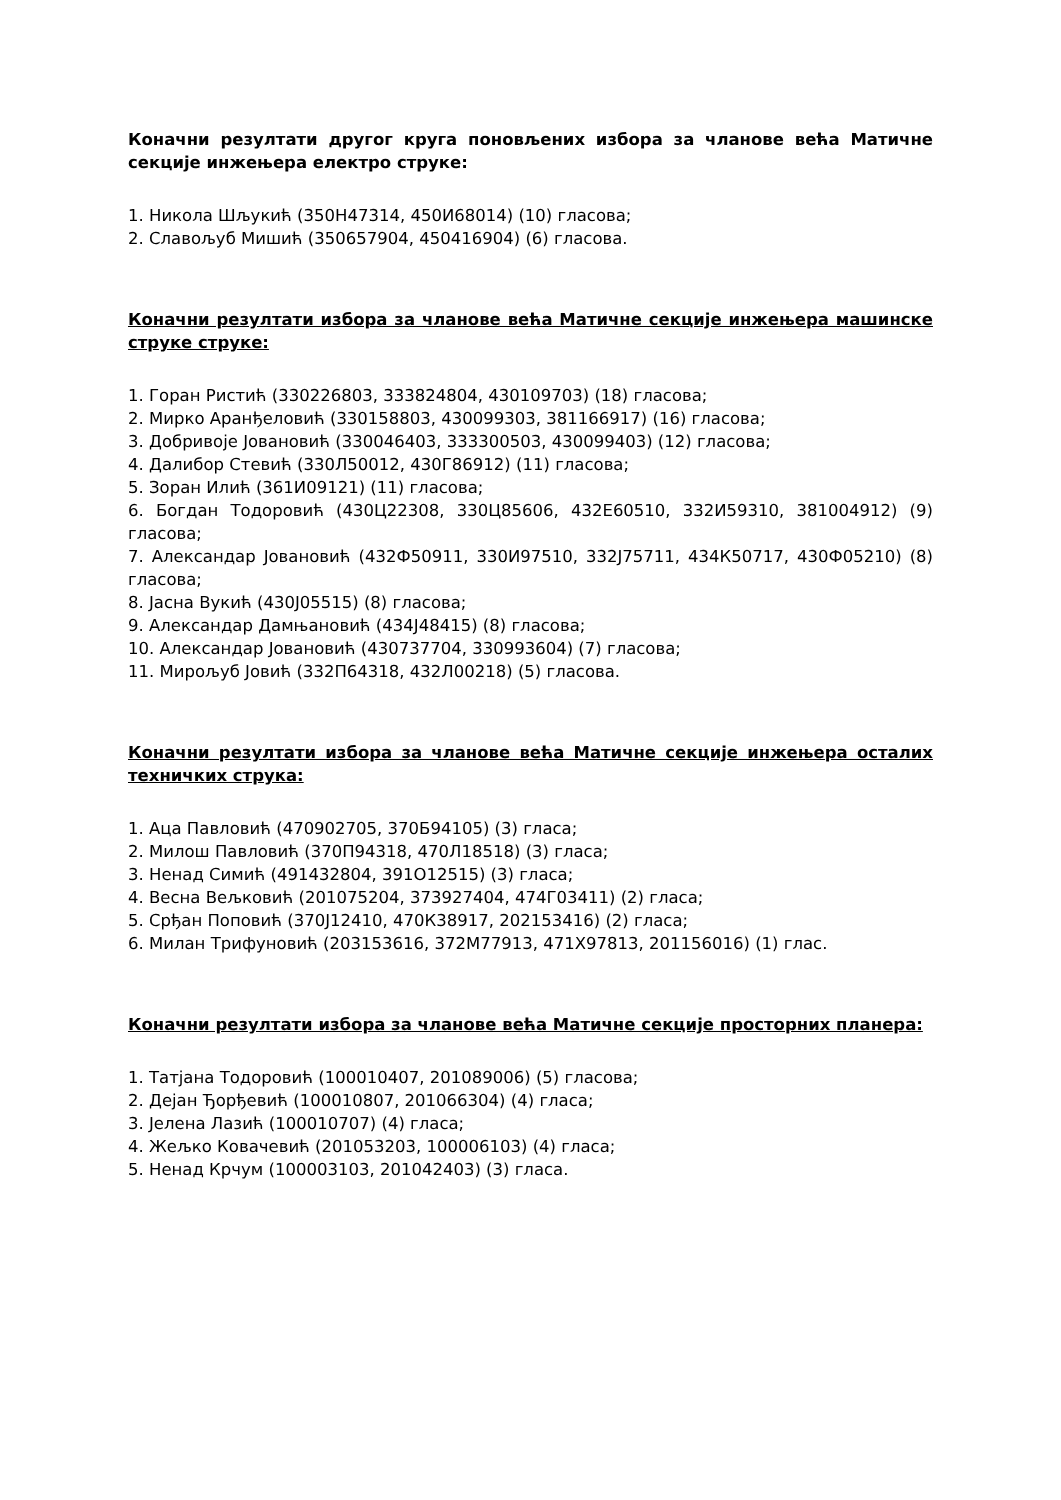Коначни резултати другог круга поновљених избора за чланове већа Матичне секције инжењера електро струке:
1. Никола Шљукић (350Н47314, 450И68014) (10) гласова;
2. Славољуб Мишић (350657904, 450416904) (6) гласова.
Коначни резултати избора за чланове већа Матичне секције инжењера машинске струке струке:
1. Горан Ристић (330226803, 333824804, 430109703) (18) гласова;
2. Мирко Аранђеловић (330158803, 430099303, 381166917) (16) гласова;
3. Добривоје Јовановић (330046403, 333300503, 430099403) (12) гласова;
4. Далибор Стевић (330Л50012, 430Г86912) (11) гласова;
5. Зоран Илић (361И09121) (11) гласова;
6. Богдан Тодоровић (430Ц22308, 330Ц85606, 432Е60510, 332И59310, 381004912) (9) гласова;
7. Александар Јовановић (432Ф50911, 330И97510, 332Ј75711, 434К50717, 430Ф05210) (8) гласова;
8. Јасна Вукић (430Ј05515) (8) гласова;
9. Александар Дамњановић (434Ј48415) (8) гласова;
10. Александар Јовановић (430737704, 330993604) (7) гласова;
11. Мирољуб Јовић (332П64318, 432Л00218) (5) гласова.
Коначни резултати избора за чланове већа Матичне секције инжењера осталих техничких струка:
1. Аца Павловић (470902705, 370Б94105) (3) гласа;
2. Милош Павловић (370П94318, 470Л18518) (3) гласа;
3. Ненад Симић (491432804, 391О12515) (3) гласа;
4. Весна Вељковић (201075204, 373927404, 474Г03411) (2) гласа;
5. Срђан Поповић (370Ј12410, 470К38917, 202153416) (2) гласа;
6. Милан Трифуновић (203153616, 372М77913, 471Х97813, 201156016) (1) глас.
Коначни резултати избора за чланове већа Матичне секције просторних планера:
1. Татјана Тодоровић (100010407, 201089006) (5) гласова;
2. Дејан Ђорђевић (100010807, 201066304) (4) гласа;
3. Јелена Лазић (100010707) (4) гласа;
4. Жељко Ковачевић (201053203, 100006103) (4) гласа;
5. Ненад Крчум (100003103, 201042403) (3) гласа.